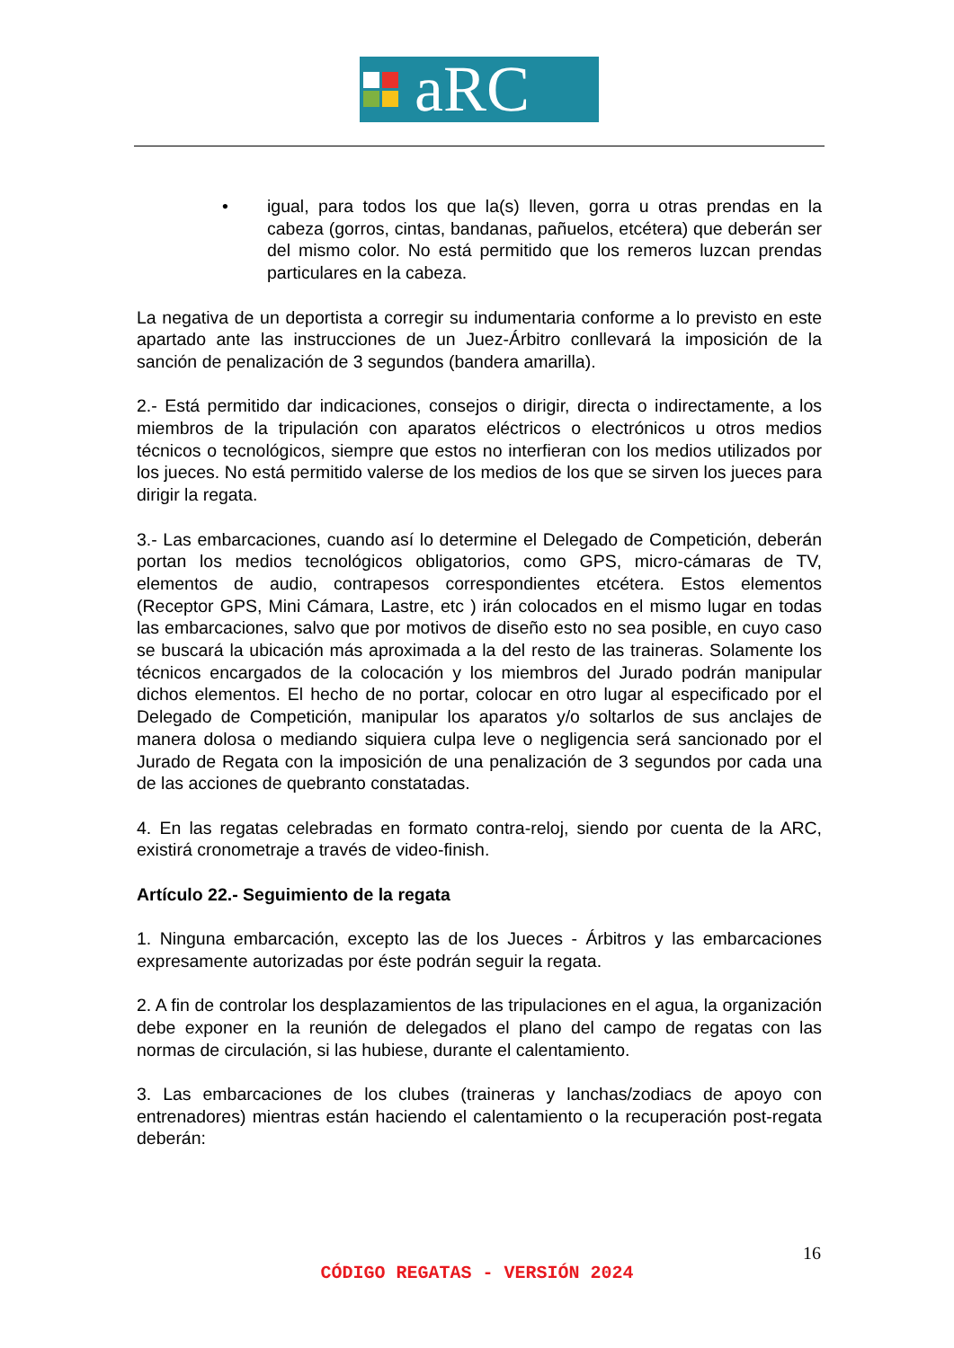aRC
• igual, para todos los que la(s) lleven, gorra u otras prendas en la cabeza (gorros, cintas, bandanas, pañuelos, etcétera) que deberán ser del mismo color. No está permitido que los remeros luzcan prendas particulares en la cabeza.
La negativa de un deportista a corregir su indumentaria conforme a lo previsto en este apartado ante las instrucciones de un Juez-Árbitro conllevará la imposición de la sanción de penalización de 3 segundos (bandera amarilla).
2.- Está permitido dar indicaciones, consejos o dirigir, directa o indirectamente, a los miembros de la tripulación con aparatos eléctricos o electrónicos u otros medios técnicos o tecnológicos, siempre que estos no interfieran con los medios utilizados por los jueces. No está permitido valerse de los medios de los que se sirven los jueces para dirigir la regata.
3.- Las embarcaciones, cuando así lo determine el Delegado de Competición, deberán portan los medios tecnológicos obligatorios, como GPS, micro-cámaras de TV, elementos de audio, contrapesos correspondientes etcétera. Estos elementos (Receptor GPS, Mini Cámara, Lastre, etc ) irán colocados en el mismo lugar en todas las embarcaciones, salvo que por motivos de diseño esto no sea posible, en cuyo caso se buscará la ubicación más aproximada a la del resto de las traineras. Solamente los técnicos encargados de la colocación y los miembros del Jurado podrán manipular dichos elementos. El hecho de no portar, colocar en otro lugar al especificado por el Delegado de Competición, manipular los aparatos y/o soltarlos de sus anclajes de manera dolosa o mediando siquiera culpa leve o negligencia será sancionado por el Jurado de Regata con la imposición de una penalización de 3 segundos por cada una de las acciones de quebranto constatadas.
4. En las regatas celebradas en formato contra-reloj, siendo por cuenta de la ARC, existirá cronometraje a través de video-finish.
Artículo 22.- Seguimiento de la regata
1. Ninguna embarcación, excepto las de los Jueces - Árbitros y las embarcaciones expresamente autorizadas por éste podrán seguir la regata.
2. A fin de controlar los desplazamientos de las tripulaciones en el agua, la organización debe exponer en la reunión de delegados el plano del campo de regatas con las normas de circulación, si las hubiese, durante el calentamiento.
3. Las embarcaciones de los clubes (traineras y lanchas/zodiacs de apoyo con entrenadores) mientras están haciendo el calentamiento o la recuperación post-regata deberán:
16
CÓDIGO REGATAS - VERSIÓN 2024